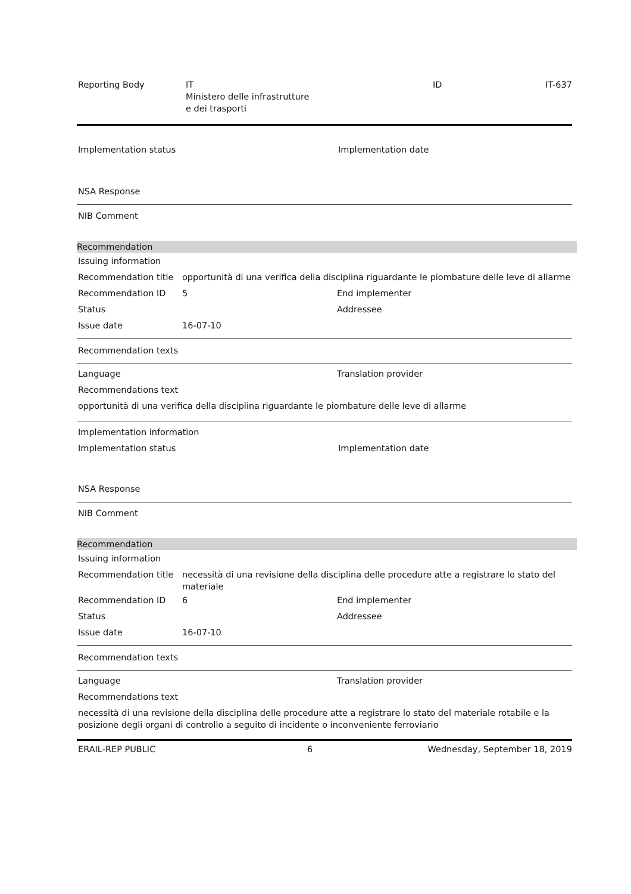Reporting Body IT
Ministero delle infrastrutture
e dei trasporti
ID IT-637
Implementation status Implementation date
NSA Response
NIB Comment
Recommendation
Issuing information
Recommendation title opportunità di una verifica della disciplina riguardante le piombature delle leve di allarme
Recommendation ID 5 End implementer
Status Addressee
Issue date 16-07-10
Recommendation texts
Language Translation provider
Recommendations text
opportunità di una verifica della disciplina riguardante le piombature delle leve di allarme
Implementation information
Implementation status Implementation date
NSA Response
NIB Comment
Recommendation
Issuing information
Recommendation title necessità di una revisione della disciplina delle procedure atte a registrare lo stato del materiale
Recommendation ID 6 End implementer
Status Addressee
Issue date 16-07-10
Recommendation texts
Language Translation provider
Recommendations text
necessità di una revisione della disciplina delle procedure atte a registrare lo stato del materiale rotabile e la posizione degli organi di controllo a seguito di incidente o inconveniente ferroviario
ERAIL-REP PUBLIC 6 Wednesday, September 18, 2019